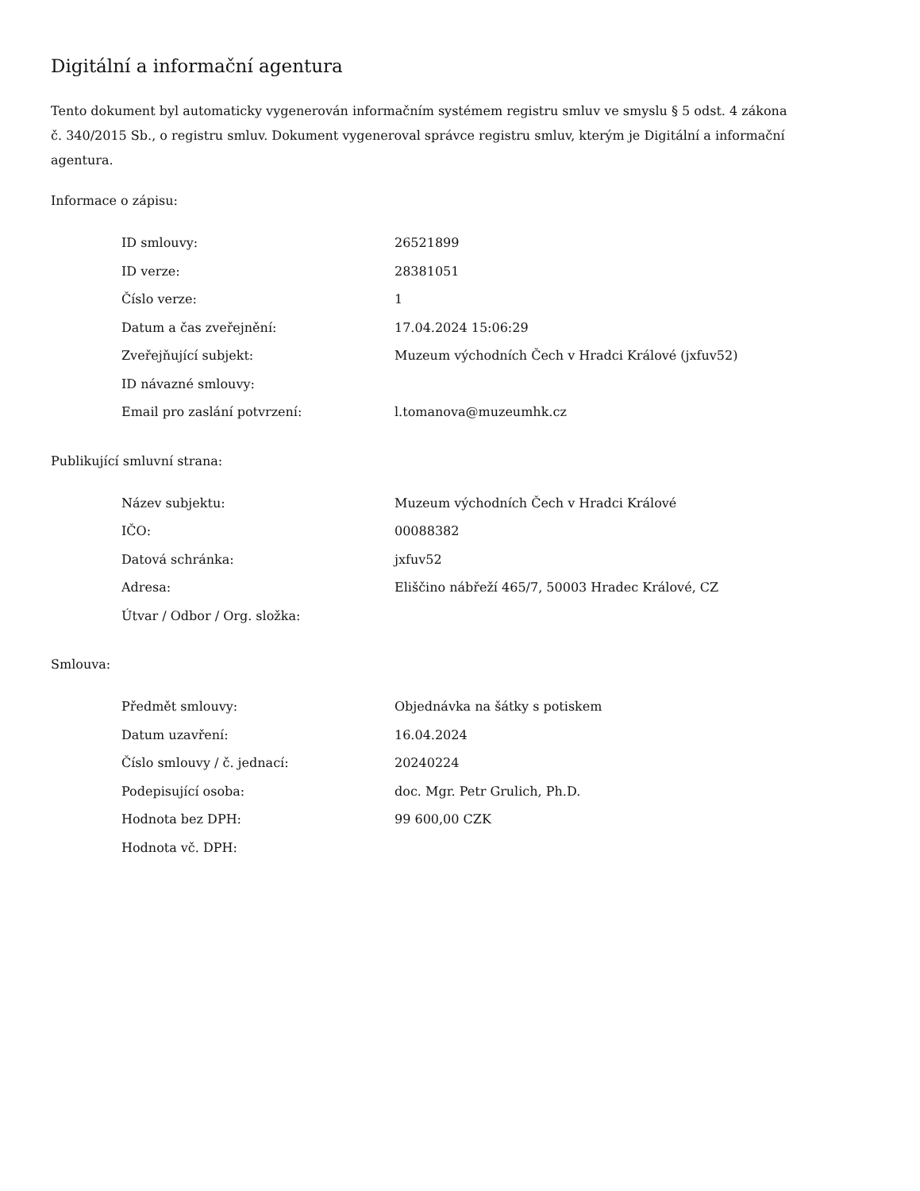Digitální a informační agentura
Tento dokument byl automaticky vygenerován informačním systémem registru smluv ve smyslu § 5 odst. 4 zákona
č. 340/2015 Sb., o registru smluv. Dokument vygeneroval správce registru smluv, kterým je Digitální a informační agentura.
Informace o zápisu:
| ID smlouvy: | 26521899 |
| ID verze: | 28381051 |
| Číslo verze: | 1 |
| Datum a čas zveřejnění: | 17.04.2024 15:06:29 |
| Zveřejňující subjekt: | Muzeum východních Čech v Hradci Králové (jxfuv52) |
| ID návazné smlouvy: | |
| Email pro zaslání potvrzení: | l.tomanova@muzeumhk.cz |
Publikující smluvní strana:
| Název subjektu: | Muzeum východních Čech v Hradci Králové |
| IČO: | 00088382 |
| Datová schránka: | jxfuv52 |
| Adresa: | Eliščino nábřeží 465/7, 50003 Hradec Králové, CZ |
| Útvar / Odbor / Org. složka: | |
Smlouva:
| Předmět smlouvy: | Objednávka na šátky s potiskem |
| Datum uzavření: | 16.04.2024 |
| Číslo smlouvy / č. jednací: | 20240224 |
| Podepisující osoba: | doc. Mgr. Petr Grulich, Ph.D. |
| Hodnota bez DPH: | 99 600,00 CZK |
| Hodnota vč. DPH: | |